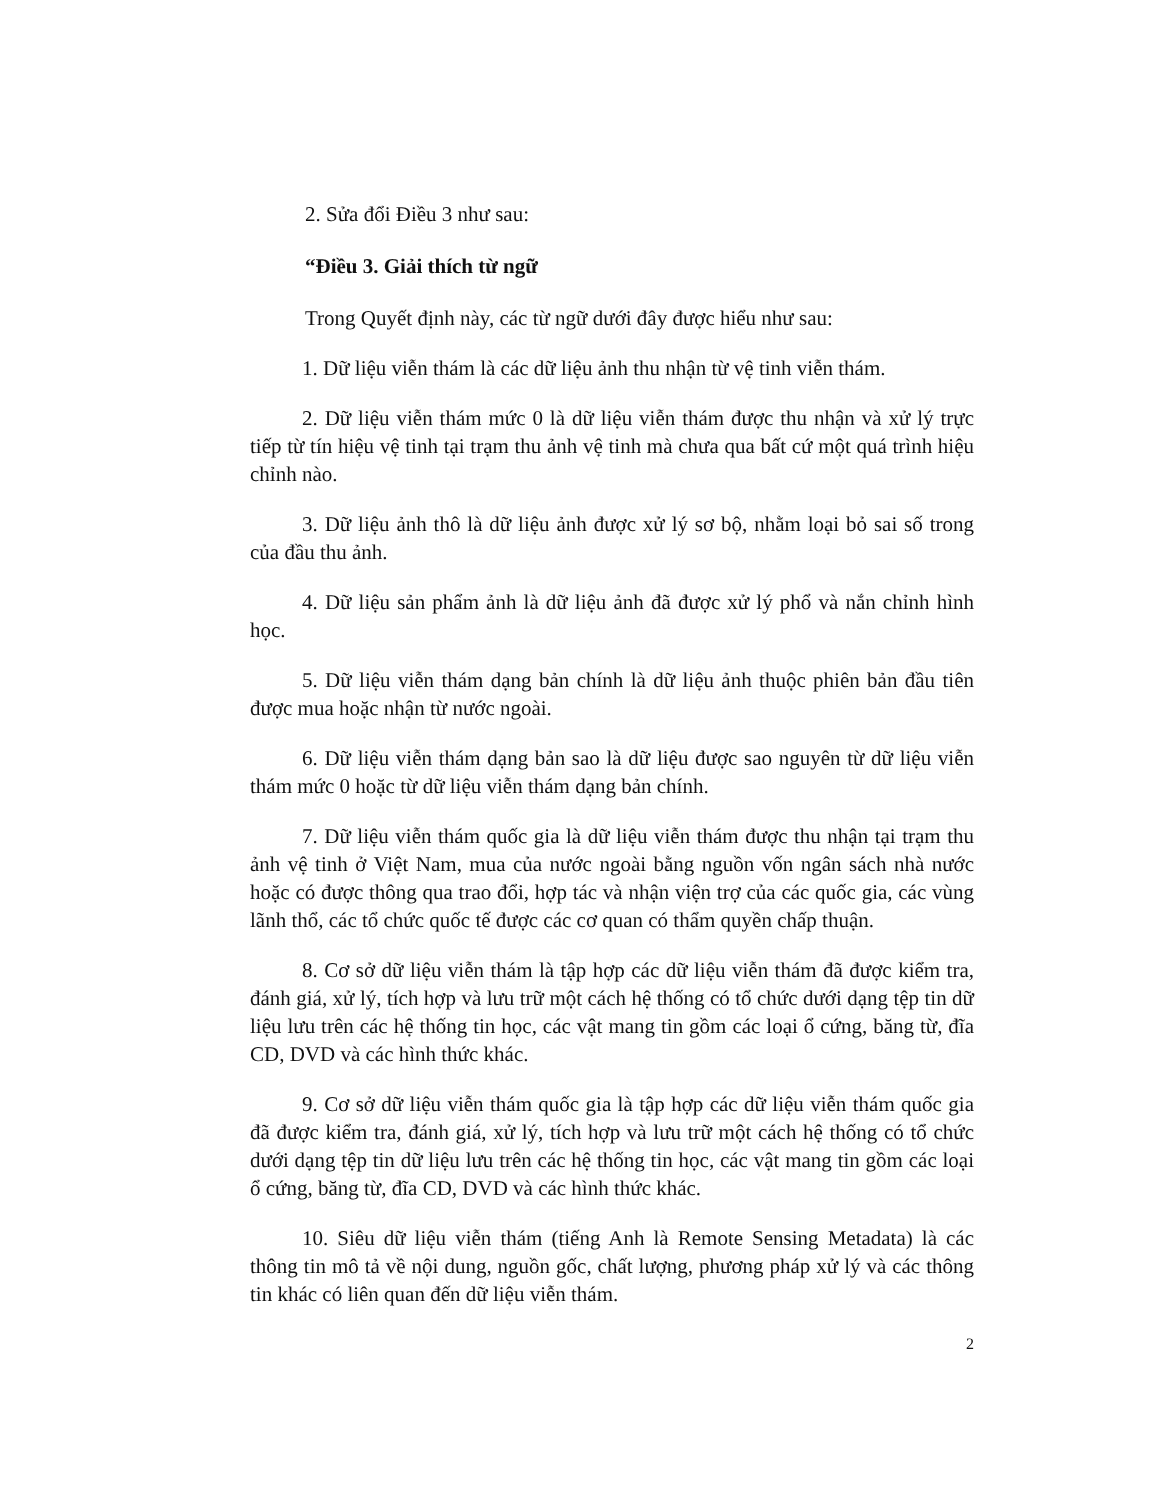2. Sửa đổi Điều 3 như sau:
“Điều 3. Giải thích từ ngữ
Trong Quyết định này, các từ ngữ dưới đây được hiểu như sau:
1. Dữ liệu viễn thám là các dữ liệu ảnh thu nhận từ vệ tinh viễn thám.
2. Dữ liệu viễn thám mức 0 là dữ liệu viễn thám được thu nhận và xử lý trực tiếp từ tín hiệu vệ tinh tại trạm thu ảnh vệ tinh mà chưa qua bất cứ một quá trình hiệu chỉnh nào.
3. Dữ liệu ảnh thô là dữ liệu ảnh được xử lý sơ bộ, nhằm loại bỏ sai số trong của đầu thu ảnh.
4. Dữ liệu sản phẩm ảnh là dữ liệu ảnh đã được xử lý phổ và nắn chỉnh hình học.
5. Dữ liệu viễn thám dạng bản chính là dữ liệu ảnh thuộc phiên bản đầu tiên được mua hoặc nhận từ nước ngoài.
6. Dữ liệu viễn thám dạng bản sao là dữ liệu được sao nguyên từ dữ liệu viễn thám mức 0 hoặc từ dữ liệu viễn thám dạng bản chính.
7. Dữ liệu viễn thám quốc gia là dữ liệu viễn thám được thu nhận tại trạm thu ảnh vệ tinh ở Việt Nam, mua của nước ngoài bằng nguồn vốn ngân sách nhà nước hoặc có được thông qua trao đổi, hợp tác và nhận viện trợ của các quốc gia, các vùng lãnh thổ, các tổ chức quốc tế được các cơ quan có thẩm quyền chấp thuận.
8. Cơ sở dữ liệu viễn thám là tập hợp các dữ liệu viễn thám đã được kiểm tra, đánh giá, xử lý, tích hợp và lưu trữ một cách hệ thống có tổ chức dưới dạng tệp tin dữ liệu lưu trên các hệ thống tin học, các vật mang tin gồm các loại ổ cứng, băng từ, đĩa CD, DVD và các hình thức khác.
9. Cơ sở dữ liệu viễn thám quốc gia là tập hợp các dữ liệu viễn thám quốc gia đã được kiểm tra, đánh giá, xử lý, tích hợp và lưu trữ một cách hệ thống có tổ chức dưới dạng tệp tin dữ liệu lưu trên các hệ thống tin học, các vật mang tin gồm các loại ổ cứng, băng từ, đĩa CD, DVD và các hình thức khác.
10. Siêu dữ liệu viễn thám (tiếng Anh là Remote Sensing Metadata) là các thông tin mô tả về nội dung, nguồn gốc, chất lượng, phương pháp xử lý và các thông tin khác có liên quan đến dữ liệu viễn thám.
2